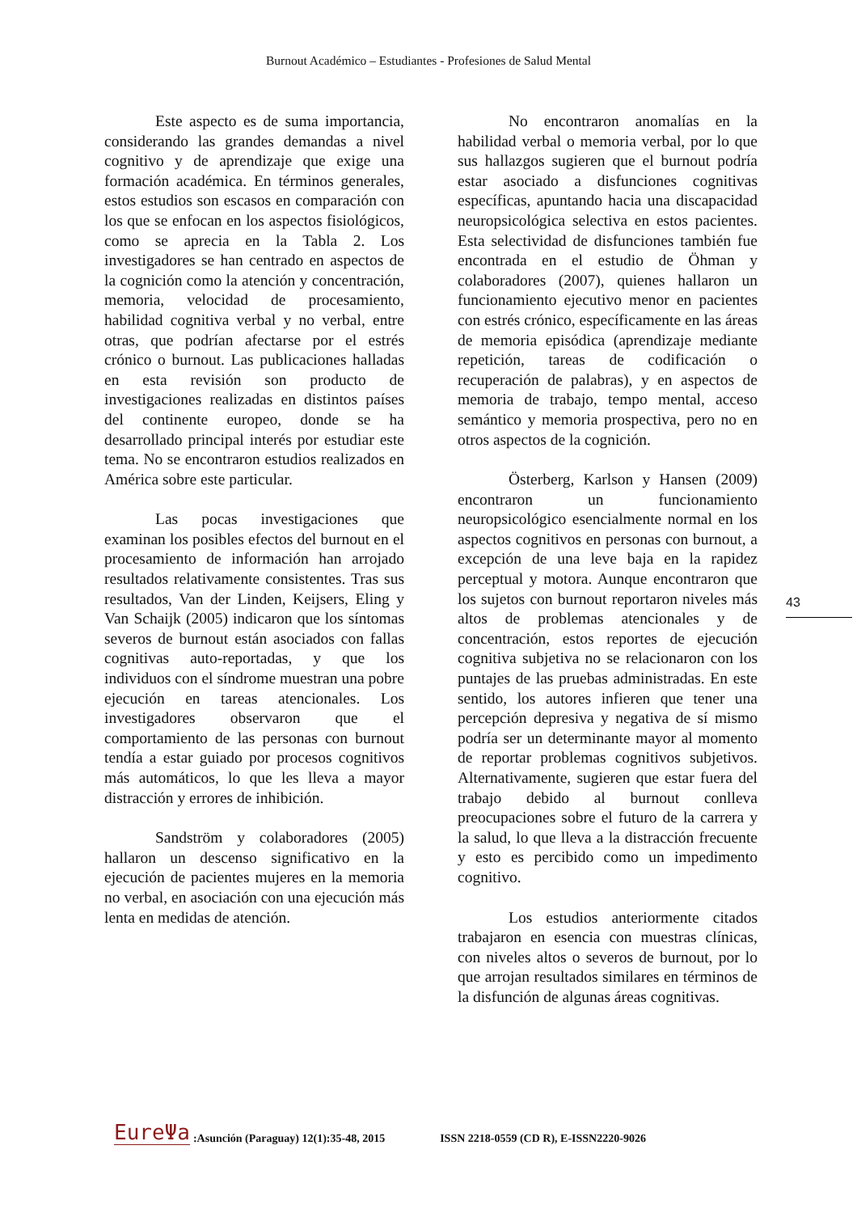Burnout Académico – Estudiantes - Profesiones de Salud Mental
Este aspecto es de suma importancia, considerando las grandes demandas a nivel cognitivo y de aprendizaje que exige una formación académica. En términos generales, estos estudios son escasos en comparación con los que se enfocan en los aspectos fisiológicos, como se aprecia en la Tabla 2. Los investigadores se han centrado en aspectos de la cognición como la atención y concentración, memoria, velocidad de procesamiento, habilidad cognitiva verbal y no verbal, entre otras, que podrían afectarse por el estrés crónico o burnout. Las publicaciones halladas en esta revisión son producto de investigaciones realizadas en distintos países del continente europeo, donde se ha desarrollado principal interés por estudiar este tema. No se encontraron estudios realizados en América sobre este particular.
Las pocas investigaciones que examinan los posibles efectos del burnout en el procesamiento de información han arrojado resultados relativamente consistentes. Tras sus resultados, Van der Linden, Keijsers, Eling y Van Schaijk (2005) indicaron que los síntomas severos de burnout están asociados con fallas cognitivas auto-reportadas, y que los individuos con el síndrome muestran una pobre ejecución en tareas atencionales. Los investigadores observaron que el comportamiento de las personas con burnout tendía a estar guiado por procesos cognitivos más automáticos, lo que les lleva a mayor distracción y errores de inhibición.
Sandström y colaboradores (2005) hallaron un descenso significativo en la ejecución de pacientes mujeres en la memoria no verbal, en asociación con una ejecución más lenta en medidas de atención.
No encontraron anomalías en la habilidad verbal o memoria verbal, por lo que sus hallazgos sugieren que el burnout podría estar asociado a disfunciones cognitivas específicas, apuntando hacia una discapacidad neuropsicológica selectiva en estos pacientes. Esta selectividad de disfunciones también fue encontrada en el estudio de Öhman y colaboradores (2007), quienes hallaron un funcionamiento ejecutivo menor en pacientes con estrés crónico, específicamente en las áreas de memoria episódica (aprendizaje mediante repetición, tareas de codificación o recuperación de palabras), y en aspectos de memoria de trabajo, tempo mental, acceso semántico y memoria prospectiva, pero no en otros aspectos de la cognición.
Österberg, Karlson y Hansen (2009) encontraron un funcionamiento neuropsicológico esencialmente normal en los aspectos cognitivos en personas con burnout, a excepción de una leve baja en la rapidez perceptual y motora. Aunque encontraron que los sujetos con burnout reportaron niveles más altos de problemas atencionales y de concentración, estos reportes de ejecución cognitiva subjetiva no se relacionaron con los puntajes de las pruebas administradas. En este sentido, los autores infieren que tener una percepción depresiva y negativa de sí mismo podría ser un determinante mayor al momento de reportar problemas cognitivos subjetivos. Alternativamente, sugieren que estar fuera del trabajo debido al burnout conlleva preocupaciones sobre el futuro de la carrera y la salud, lo que lleva a la distracción frecuente y esto es percibido como un impedimento cognitivo.
Los estudios anteriormente citados trabajaron en esencia con muestras clínicas, con niveles altos o severos de burnout, por lo que arrojan resultados similares en términos de la disfunción de algunas áreas cognitivas.
43
EureΨa:Asunción (Paraguay) 12(1):35-48, 2015 ISSN 2218-0559 (CD R), E-ISSN2220-9026